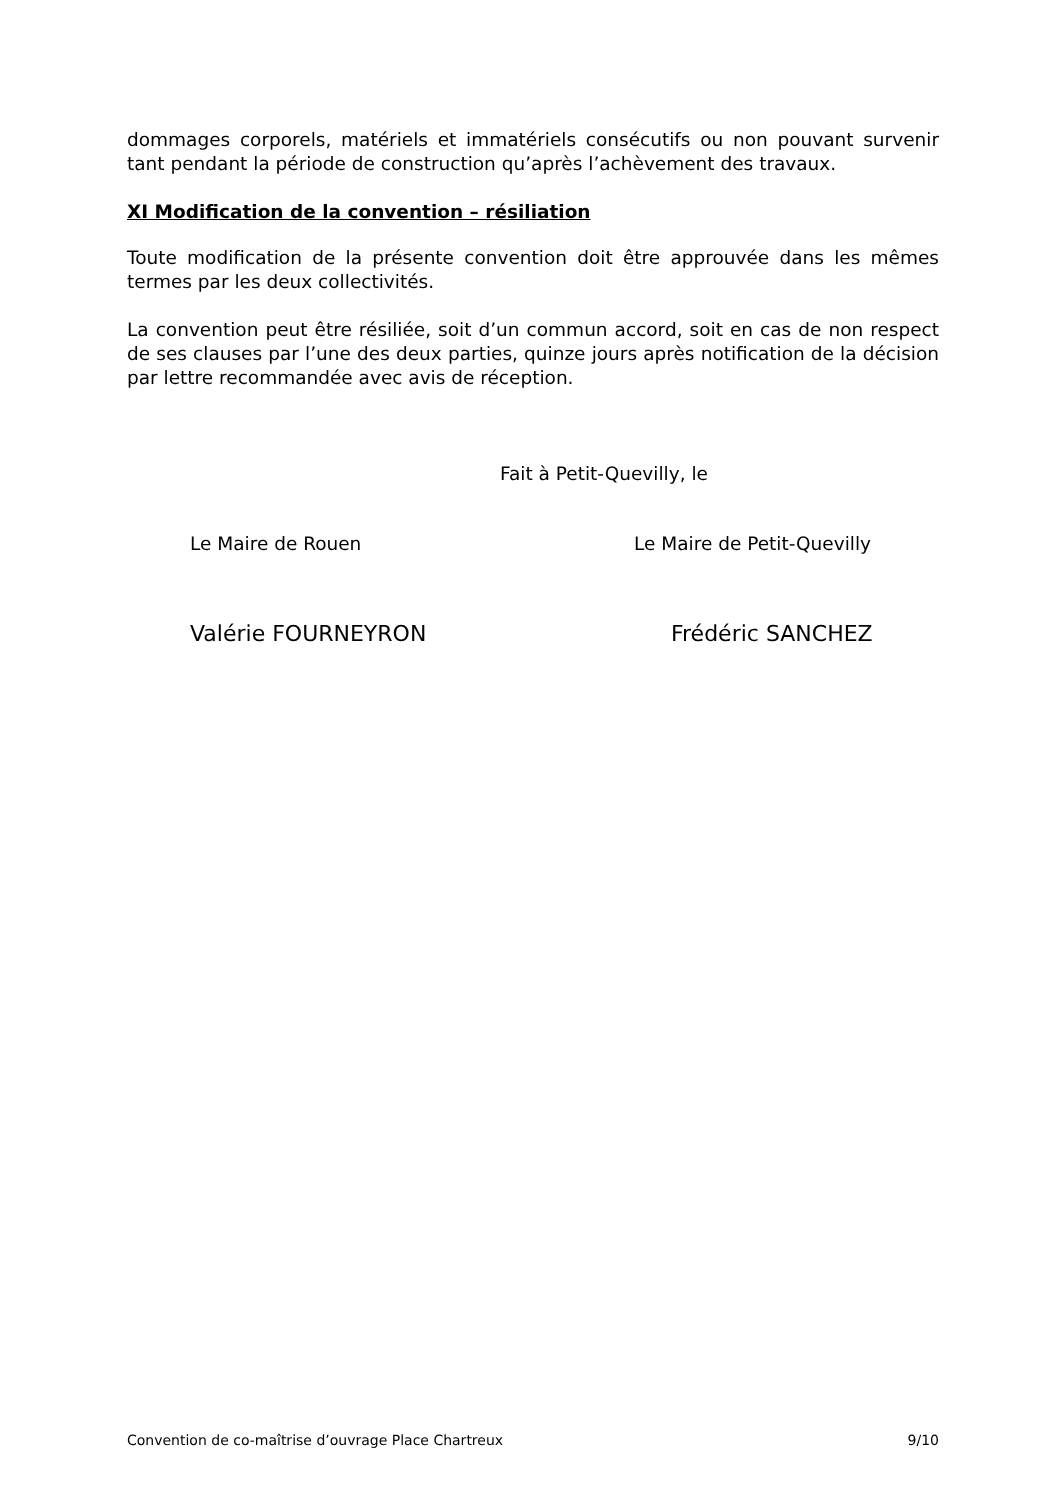dommages corporels, matériels et immatériels consécutifs ou non pouvant survenir tant pendant la période de construction qu’après l’achèvement des travaux.
XI Modification de la convention – résiliation
Toute modification de la présente convention doit être approuvée dans les mêmes termes par les deux collectivités.
La convention peut être résiliée, soit d’un commun accord, soit en cas de non respect de ses clauses par l’une des deux parties, quinze jours après notification de la décision par lettre recommandée avec avis de réception.
Fait à Petit-Quevilly, le
Le Maire de Rouen Le Maire de Petit-Quevilly
Valérie FOURNEYRON Frédéric SANCHEZ
Convention de co-maîtrise d’ouvrage Place Chartreux 9/10